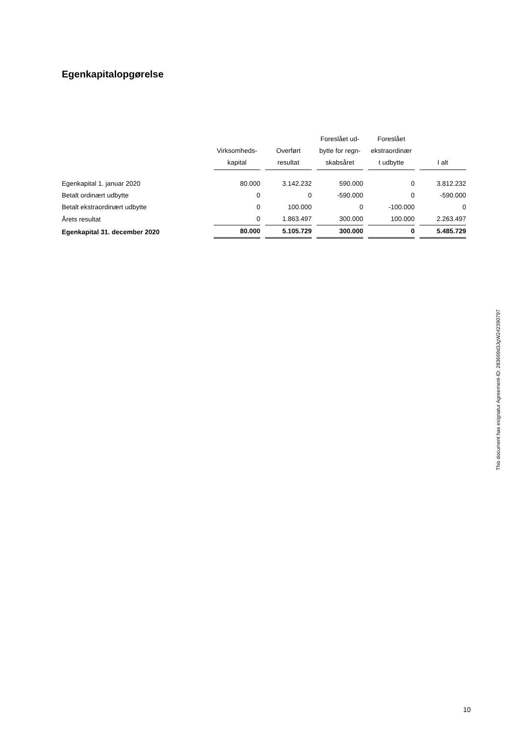Egenkapitalopgørelse
| | Virksomheds- kapital | Overført resultat | Foreslået ud- bytte for regn- skabsåret | Foreslået ekstraordinær t udbytte | I alt |
| --- | --- | --- | --- | --- | --- |
| Egenkapital 1. januar 2020 | 80.000 | 3.142.232 | 590.000 | 0 | 3.812.232 |
| Betalt ordinært udbytte | 0 | 0 | -590.000 | 0 | -590.000 |
| Betalt ekstraordinært udbytte | 0 | 100.000 | 0 | -100.000 | 0 |
| Årets resultat | 0 | 1.863.497 | 300.000 | 100.000 | 2.263.497 |
| Egenkapital 31. december 2020 | 80.000 | 5.105.729 | 300.000 | 0 | 5.485.729 |
This document has esignatur Agreement-ID: 283669d3JgW242390797
10